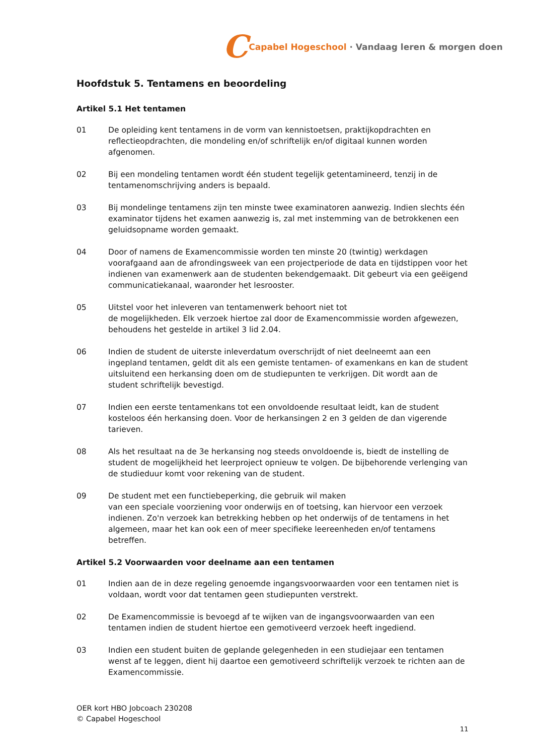C Capabel Hogeschool · Vandaag leren & morgen doen
Hoofdstuk 5. Tentamens en beoordeling
Artikel 5.1 Het tentamen
01 De opleiding kent tentamens in de vorm van kennistoetsen, praktijkopdrachten en reflectieopdrachten, die mondeling en/of schriftelijk en/of digitaal kunnen worden afgenomen.
02 Bij een mondeling tentamen wordt één student tegelijk getentamineerd, tenzij in de tentamenomschrijving anders is bepaald.
03 Bij mondelinge tentamens zijn ten minste twee examinatoren aanwezig. Indien slechts één examinator tijdens het examen aanwezig is, zal met instemming van de betrokkenen een geluidsopname worden gemaakt.
04 Door of namens de Examencommissie worden ten minste 20 (twintig) werkdagen voorafgaand aan de afrondingsweek van een projectperiode de data en tijdstippen voor het indienen van examenwerk aan de studenten bekendgemaakt. Dit gebeurt via een geëigend communicatiekanaal, waaronder het lesrooster.
05 Uitstel voor het inleveren van tentamenwerk behoort niet tot
de mogelijkheden. Elk verzoek hiertoe zal door de Examencommissie worden afgewezen, behoudens het gestelde in artikel 3 lid 2.04.
06 Indien de student de uiterste inleverdatum overschrijdt of niet deelneemt aan een ingepland tentamen, geldt dit als een gemiste tentamen- of examenkans en kan de student uitsluitend een herkansing doen om de studiepunten te verkrijgen. Dit wordt aan de student schriftelijk bevestigd.
07 Indien een eerste tentamenkans tot een onvoldoende resultaat leidt, kan de student kosteloos één herkansing doen. Voor de herkansingen 2 en 3 gelden de dan vigerende tarieven.
08 Als het resultaat na de 3e herkansing nog steeds onvoldoende is, biedt de instelling de student de mogelijkheid het leerproject opnieuw te volgen. De bijbehorende verlenging van de studieduur komt voor rekening van de student.
09 De student met een functiebeperking, die gebruik wil maken
van een speciale voorziening voor onderwijs en of toetsing, kan hiervoor een verzoek indienen. Zo'n verzoek kan betrekking hebben op het onderwijs of de tentamens in het algemeen, maar het kan ook een of meer specifieke leereenheden en/of tentamens betreffen.
Artikel 5.2 Voorwaarden voor deelname aan een tentamen
01 Indien aan de in deze regeling genoemde ingangsvoorwaarden voor een tentamen niet is voldaan, wordt voor dat tentamen geen studiepunten verstrekt.
02 De Examencommissie is bevoegd af te wijken van de ingangsvoorwaarden van een tentamen indien de student hiertoe een gemotiveerd verzoek heeft ingediend.
03 Indien een student buiten de geplande gelegenheden in een studiejaar een tentamen wenst af te leggen, dient hij daartoe een gemotiveerd schriftelijk verzoek te richten aan de Examencommissie.
OER kort HBO Jobcoach 230208
© Capabel Hogeschool
11